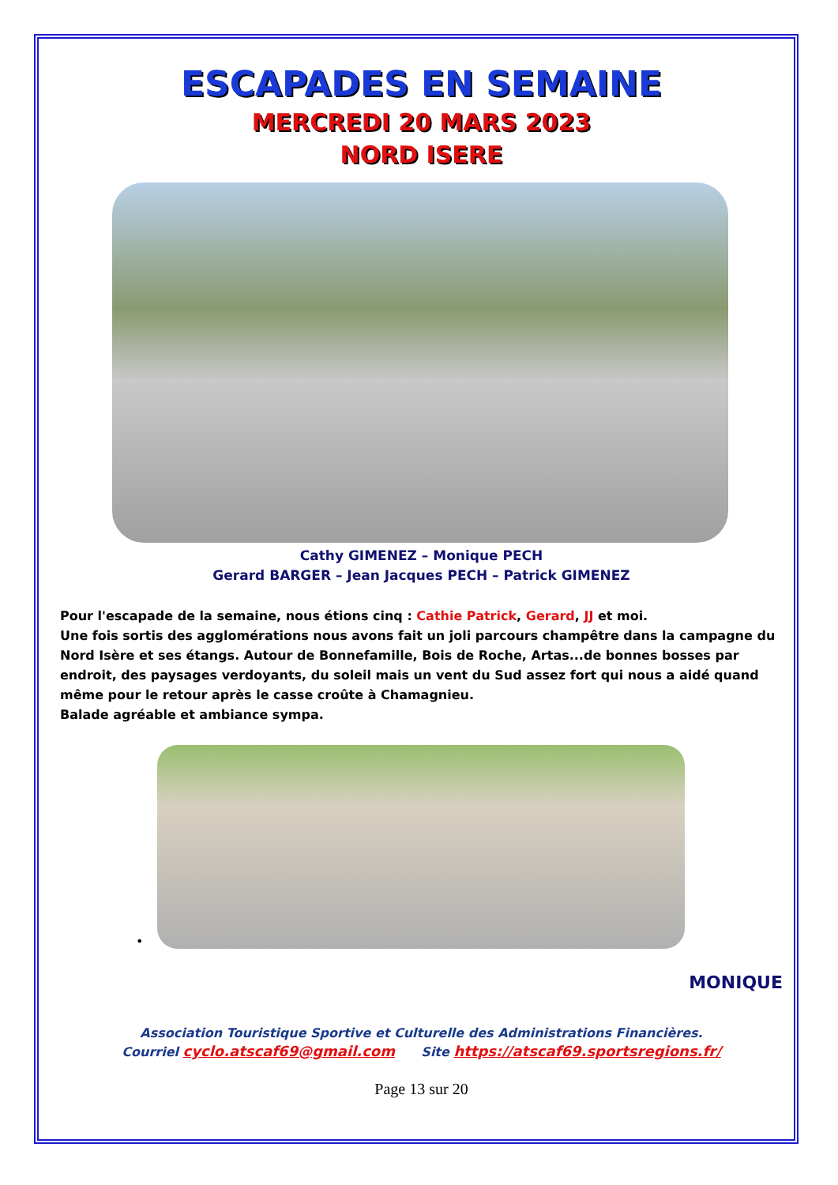ESCAPADES EN SEMAINE
MERCREDI 20 MARS 2023
NORD ISERE
Cathy GIMENEZ – Monique PECH
Gerard BARGER – Jean Jacques PECH – Patrick GIMENEZ
Pour l'escapade de la semaine, nous étions cinq : Cathie Patrick, Gerard, JJ et moi.
Une fois sortis des agglomérations nous avons fait un joli parcours champêtre dans la campagne du Nord Isère et ses étangs. Autour de Bonnefamille, Bois de Roche, Artas...de bonnes bosses par endroit, des paysages verdoyants, du soleil mais un vent du Sud assez fort qui nous a aidé quand même pour le retour après le casse croûte à Chamagnieu.
Balade agréable et ambiance sympa.
•
MONIQUE
Association Touristique Sportive et Culturelle des Administrations Financières.
Courriel cyclo.atscaf69@gmail.com Site https://atscaf69.sportsregions.fr/
Page 13 sur 20